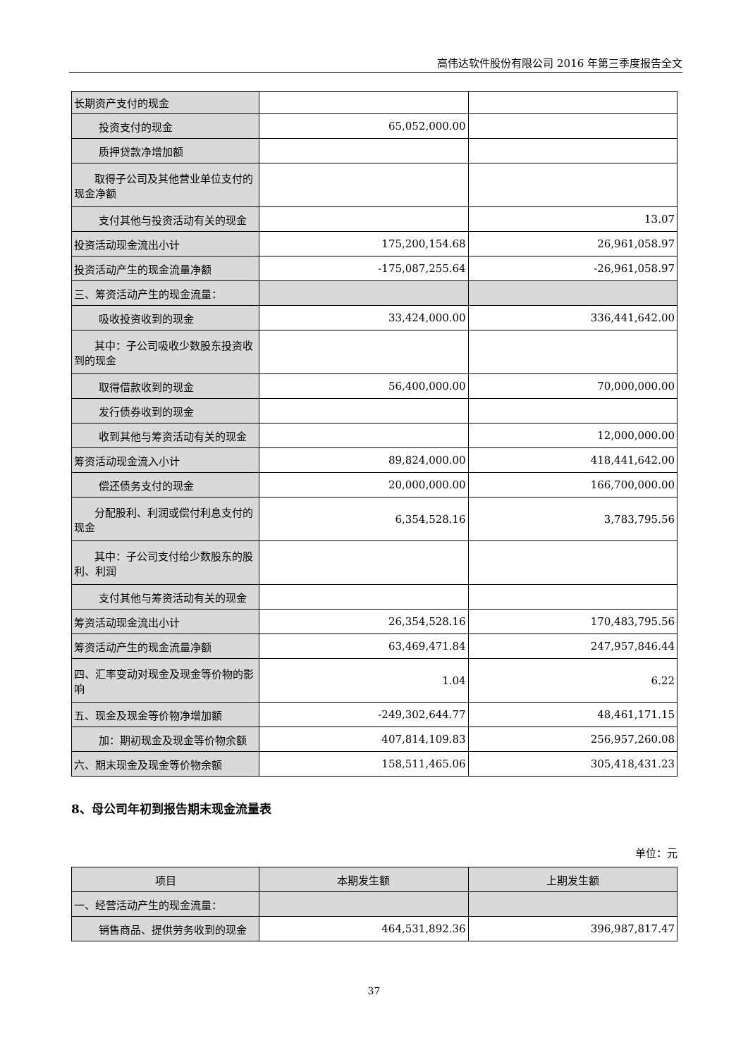高伟达软件股份有限公司 2016 年第三季度报告全文
| 长期资产支付的现金 | | |
| 投资支付的现金 | 65,052,000.00 | |
| 质押贷款净增加额 | | |
| 取得子公司及其他营业单位支付的现金净额 | | |
| 支付其他与投资活动有关的现金 | | 13.07 |
| 投资活动现金流出小计 | 175,200,154.68 | 26,961,058.97 |
| 投资活动产生的现金流量净额 | -175,087,255.64 | -26,961,058.97 |
| 三、筹资活动产生的现金流量： | | |
| 吸收投资收到的现金 | 33,424,000.00 | 336,441,642.00 |
| 其中：子公司吸收少数股东投资收到的现金 | | |
| 取得借款收到的现金 | 56,400,000.00 | 70,000,000.00 |
| 发行债券收到的现金 | | |
| 收到其他与筹资活动有关的现金 | | 12,000,000.00 |
| 筹资活动现金流入小计 | 89,824,000.00 | 418,441,642.00 |
| 偿还债务支付的现金 | 20,000,000.00 | 166,700,000.00 |
| 分配股利、利润或偿付利息支付的现金 | 6,354,528.16 | 3,783,795.56 |
| 其中：子公司支付给少数股东的股利、利润 | | |
| 支付其他与筹资活动有关的现金 | | |
| 筹资活动现金流出小计 | 26,354,528.16 | 170,483,795.56 |
| 筹资活动产生的现金流量净额 | 63,469,471.84 | 247,957,846.44 |
| 四、汇率变动对现金及现金等价物的影响 | 1.04 | 6.22 |
| 五、现金及现金等价物净增加额 | -249,302,644.77 | 48,461,171.15 |
| 加：期初现金及现金等价物余额 | 407,814,109.83 | 256,957,260.08 |
| 六、期末现金及现金等价物余额 | 158,511,465.06 | 305,418,431.23 |
8、母公司年初到报告期末现金流量表
单位：元
| 项目 | 本期发生额 | 上期发生额 |
| --- | --- | --- |
| 一、经营活动产生的现金流量： | | |
| 销售商品、提供劳务收到的现金 | 464,531,892.36 | 396,987,817.47 |
37